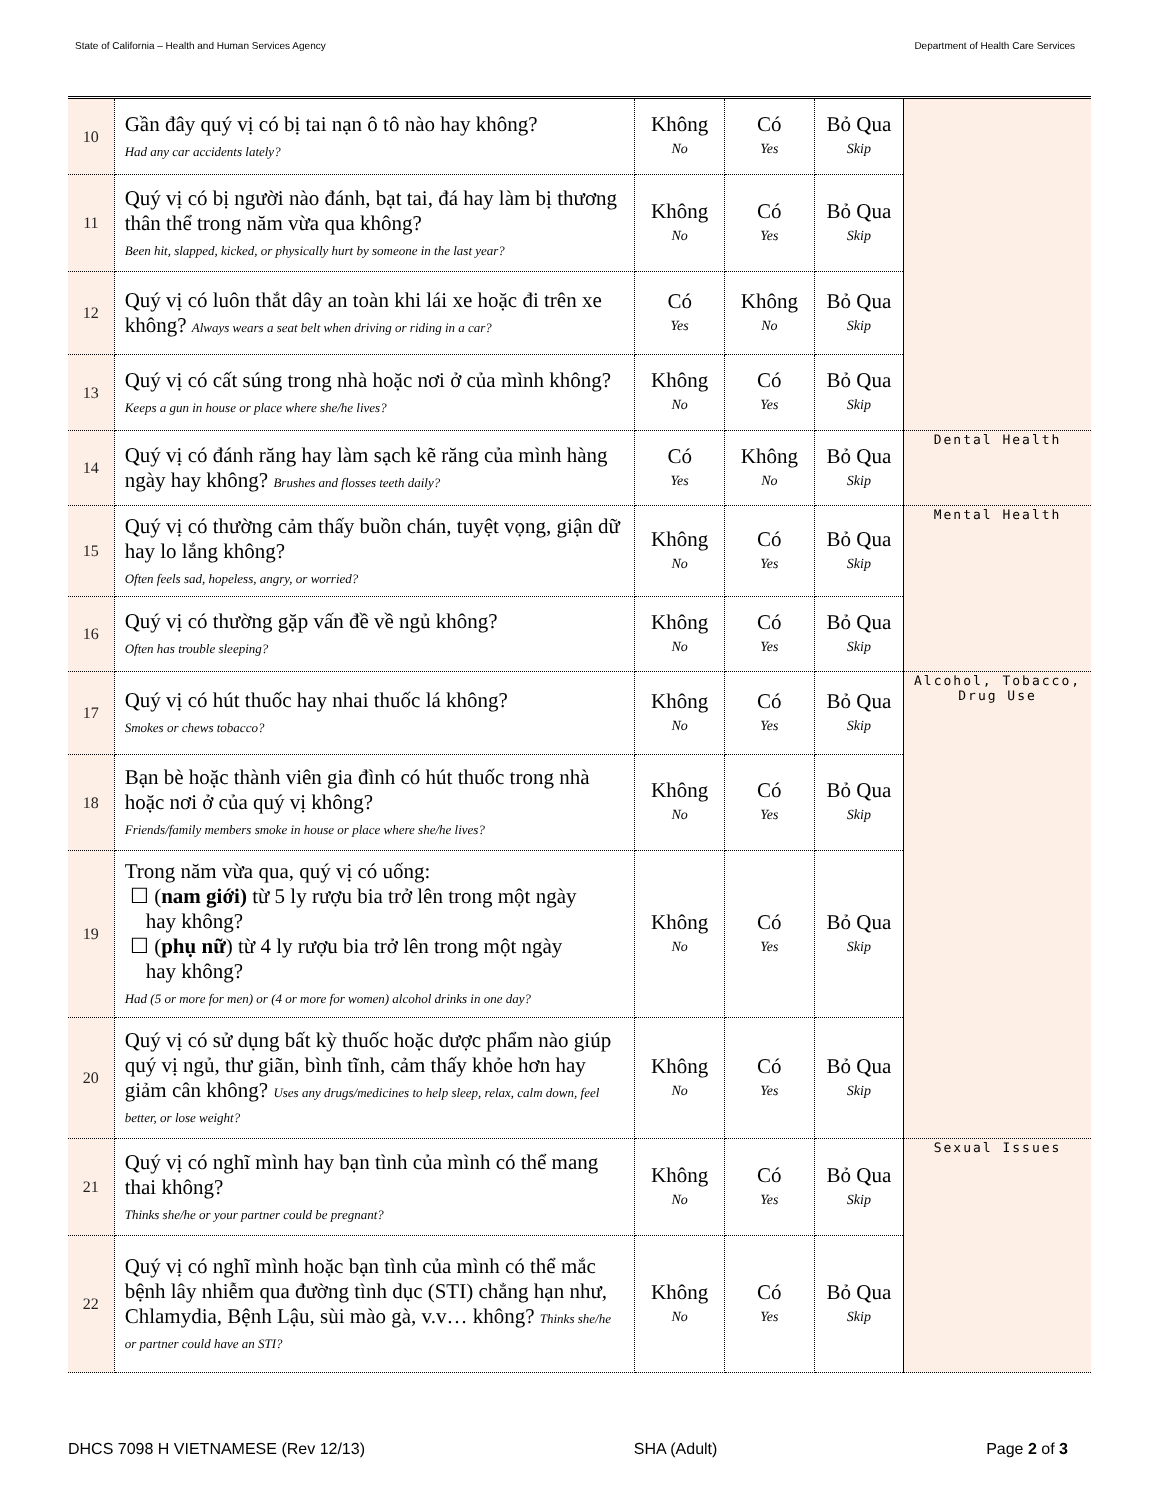State of California – Health and Human Services Agency Department of Health Care Services
| 10 | Gần đây quý vị có bị tai nạn ô tô nào hay không? Had any car accidents lately? | Không No | Có Yes | Bỏ Qua Skip | |
| 11 | Quý vị có bị người nào đánh, bạt tai, đá hay làm bị thương thân thể trong năm vừa qua không? Been hit, slapped, kicked, or physically hurt by someone in the last year? | Không No | Có Yes | Bỏ Qua Skip | |
| 12 | Quý vị có luôn thắt dây an toàn khi lái xe hoặc đi trên xe không? Always wears a seat belt when driving or riding in a car? | Có Yes | Không No | Bỏ Qua Skip | |
| 13 | Quý vị có cất súng trong nhà hoặc nơi ở của mình không? Keeps a gun in house or place where she/he lives? | Không No | Có Yes | Bỏ Qua Skip | |
| 14 | Quý vị có đánh răng hay làm sạch kẽ răng của mình hàng ngày hay không? Brushes and flosses teeth daily? | Có Yes | Không No | Bỏ Qua Skip | Dental Health |
| 15 | Quý vị có thường cảm thấy buồn chán, tuyệt vọng, giận dữ hay lo lắng không? Often feels sad, hopeless, angry, or worried? | Không No | Có Yes | Bỏ Qua Skip | Mental Health |
| 16 | Quý vị có thường gặp vấn đề về ngủ không? Often has trouble sleeping? | Không No | Có Yes | Bỏ Qua Skip | |
| 17 | Quý vị có hút thuốc hay nhai thuốc lá không? Smokes or chews tobacco? | Không No | Có Yes | Bỏ Qua Skip | Alcohol, Tobacco, Drug Use |
| 18 | Bạn bè hoặc thành viên gia đình có hút thuốc trong nhà hoặc nơi ở của quý vị không? Friends/family members smoke in house or place where she/he lives? | Không No | Có Yes | Bỏ Qua Skip | |
| 19 | Trong năm vừa qua, quý vị có uống: ☐ ( nam giới) từ 5 ly rượu bia trở lên trong một ngày hay không? ☐ ( phụ nữ ) từ 4 ly rượu bia trở lên trong một ngày hay không? Had (5 or more for men) or (4 or more for women) alcohol drinks in one day? | Không No | Có Yes | Bỏ Qua Skip | |
| 20 | Quý vị có sử dụng bất kỳ thuốc hoặc dược phẩm nào giúp quý vị ngủ, thư giãn, bình tĩnh, cảm thấy khỏe hơn hay giảm cân không? Uses any drugs/medicines to help sleep, relax, calm down, feel better, or lose weight? | Không No | Có Yes | Bỏ Qua Skip | |
| 21 | Quý vị có nghĩ mình hay bạn tình của mình có thể mang thai không? Thinks she/he or your partner could be pregnant? | Không No | Có Yes | Bỏ Qua Skip | Sexual Issues |
| 22 | Quý vị có nghĩ mình hoặc bạn tình của mình có thể mắc bệnh lây nhiễm qua đường tình dục (STI) chẳng hạn như, Chlamydia, Bệnh Lậu, sùi mào gà, v.v… không? Thinks she/he or partner could have an STI? | Không No | Có Yes | Bỏ Qua Skip | |
DHCS 7098 H VIETNAMESE (Rev 12/13) SHA (Adult) Page 2 of 3